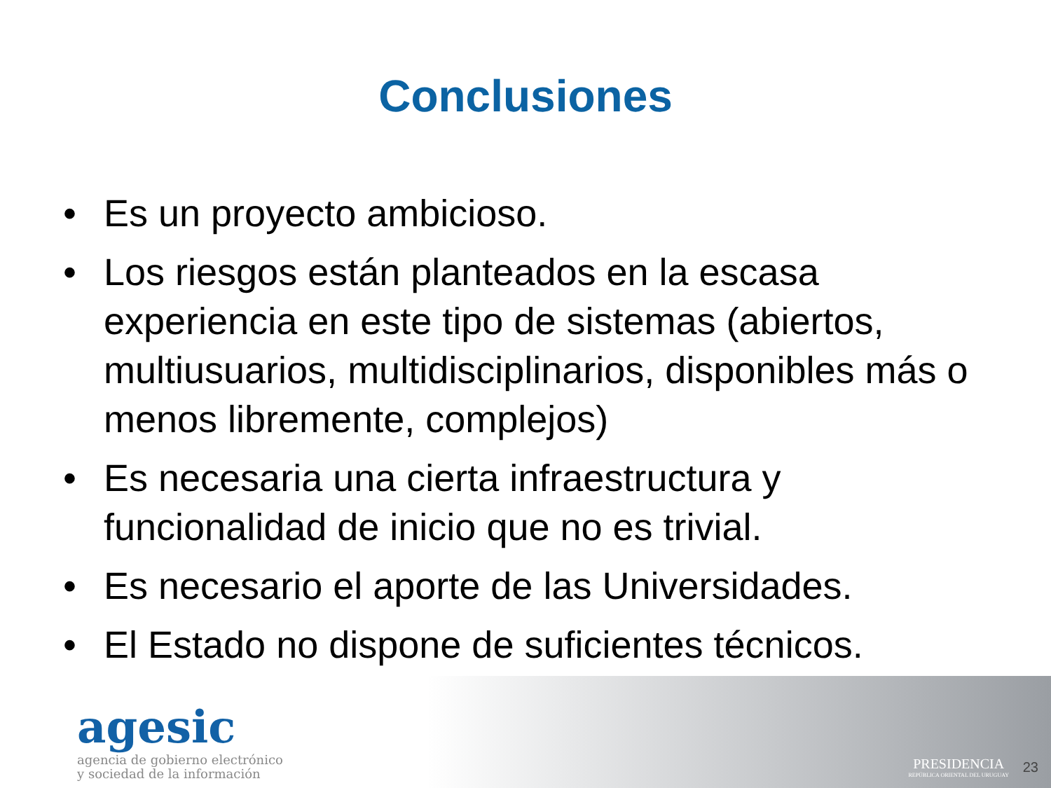Conclusiones
• Es un proyecto ambicioso.
• Los riesgos están planteados en la escasa experiencia en este tipo de sistemas (abiertos, multiusuarios, multidisciplinarios, disponibles más o menos libremente, complejos)
• Es necesaria una cierta infraestructura y funcionalidad de inicio que no es trivial.
• Es necesario el aporte de las Universidades.
• El Estado no dispone de suficientes técnicos.
agesic
agencia de gobierno electrónico
y sociedad de la información
PRESIDENCIA
REPÚBLICA ORIENTAL DEL URUGUAY
23